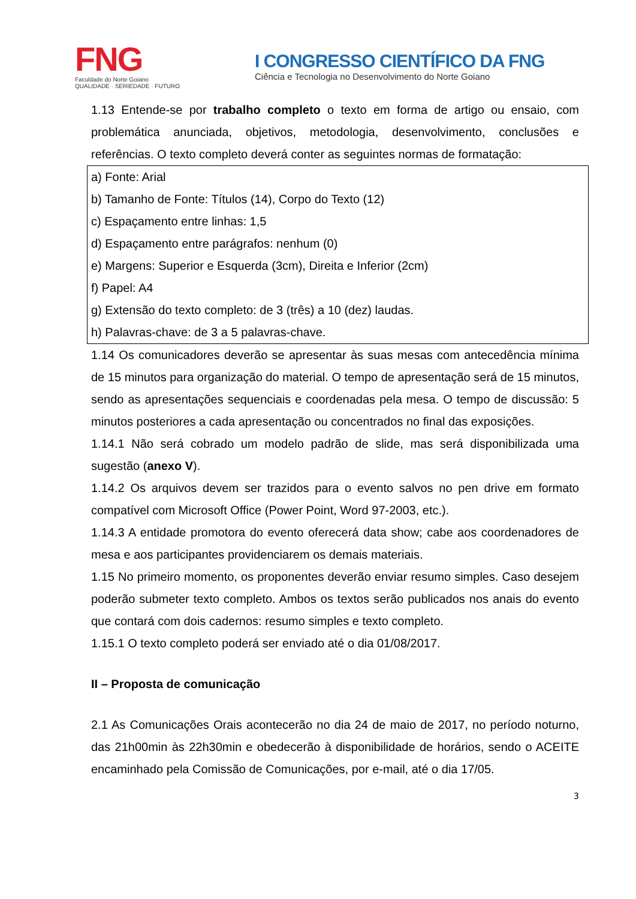FNG
Faculdade do Norte Goiano
QUALIDADE · SERIEDADE · FUTURO
I CONGRESSO CIENTÍFICO DA FNG
Ciência e Tecnologia no Desenvolvimento do Norte Goiano
1.13 Entende-se por trabalho completo o texto em forma de artigo ou ensaio, com problemática anunciada, objetivos, metodologia, desenvolvimento, conclusões e referências. O texto completo deverá conter as seguintes normas de formatação:
a) Fonte: Arial
b) Tamanho de Fonte: Títulos (14), Corpo do Texto (12)
c) Espaçamento entre linhas: 1,5
d) Espaçamento entre parágrafos: nenhum (0)
e) Margens: Superior e Esquerda (3cm), Direita e Inferior (2cm)
f) Papel: A4
g) Extensão do texto completo: de 3 (três) a 10 (dez) laudas.
h) Palavras-chave: de 3 a 5 palavras-chave.
1.14 Os comunicadores deverão se apresentar às suas mesas com antecedência mínima de 15 minutos para organização do material. O tempo de apresentação será de 15 minutos, sendo as apresentações sequenciais e coordenadas pela mesa. O tempo de discussão: 5 minutos posteriores a cada apresentação ou concentrados no final das exposições.
1.14.1 Não será cobrado um modelo padrão de slide, mas será disponibilizada uma sugestão (anexo V).
1.14.2 Os arquivos devem ser trazidos para o evento salvos no pen drive em formato compatível com Microsoft Office (Power Point, Word 97-2003, etc.).
1.14.3 A entidade promotora do evento oferecerá data show; cabe aos coordenadores de mesa e aos participantes providenciarem os demais materiais.
1.15 No primeiro momento, os proponentes deverão enviar resumo simples. Caso desejem poderão submeter texto completo. Ambos os textos serão publicados nos anais do evento que contará com dois cadernos: resumo simples e texto completo.
1.15.1 O texto completo poderá ser enviado até o dia 01/08/2017.
II – Proposta de comunicação
2.1 As Comunicações Orais acontecerão no dia 24 de maio de 2017, no período noturno, das 21h00min às 22h30min e obedecerão à disponibilidade de horários, sendo o ACEITE encaminhado pela Comissão de Comunicações, por e-mail, até o dia 17/05.
3